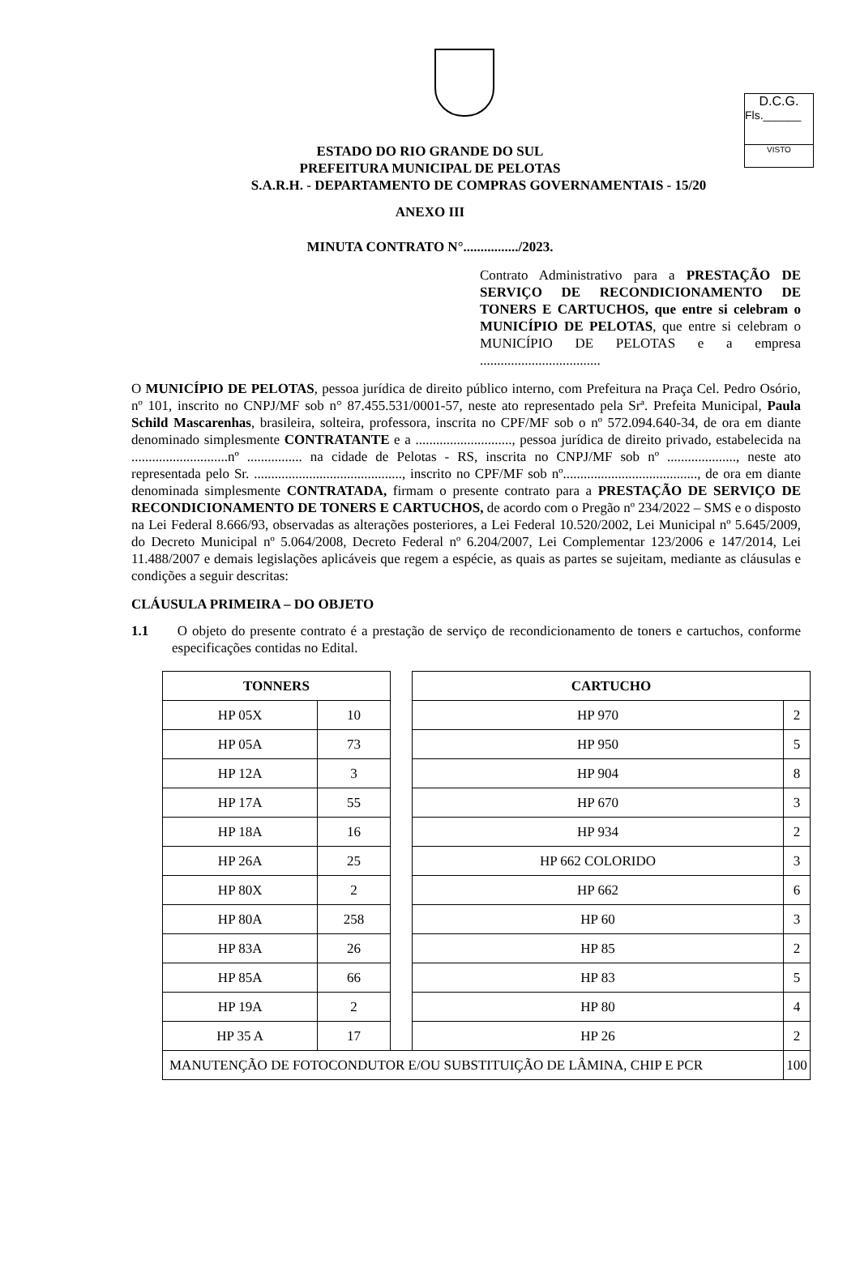D.C.G.
Fls.______
VISTO
ESTADO DO RIO GRANDE DO SUL
PREFEITURA MUNICIPAL DE PELOTAS
S.A.R.H. - DEPARTAMENTO DE COMPRAS GOVERNAMENTAIS - 15/20
ANEXO III
MINUTA CONTRATO N°................/2023.
Contrato Administrativo para a PRESTAÇÃO DE SERVIÇO DE RECONDICIONAMENTO DE TONERS E CARTUCHOS, que entre si celebram o MUNICÍPIO DE PELOTAS, que entre si celebram o MUNICÍPIO DE PELOTAS e a empresa ...................................
O MUNICÍPIO DE PELOTAS, pessoa jurídica de direito público interno, com Prefeitura na Praça Cel. Pedro Osório, nº 101, inscrito no CNPJ/MF sob n° 87.455.531/0001-57, neste ato representado pela Srª. Prefeita Municipal, Paula Schild Mascarenhas, brasileira, solteira, professora, inscrita no CPF/MF sob o nº 572.094.640-34, de ora em diante denominado simplesmente CONTRATANTE e a ............................, pessoa jurídica de direito privado, estabelecida na ............................nº ................ na cidade de Pelotas - RS, inscrita no CNPJ/MF sob nº ...................., neste ato representada pelo Sr. ..........................................., inscrito no CPF/MF sob nº......................................., de ora em diante denominada simplesmente CONTRATADA, firmam o presente contrato para a PRESTAÇÃO DE SERVIÇO DE RECONDICIONAMENTO DE TONERS E CARTUCHOS, de acordo com o Pregão nº 234/2022 – SMS e o disposto na Lei Federal 8.666/93, observadas as alterações posteriores, a Lei Federal 10.520/2002, Lei Municipal nº 5.645/2009, do Decreto Municipal nº 5.064/2008, Decreto Federal nº 6.204/2007, Lei Complementar 123/2006 e 147/2014, Lei 11.488/2007 e demais legislações aplicáveis que regem a espécie, as quais as partes se sujeitam, mediante as cláusulas e condições a seguir descritas:
CLÁUSULA PRIMEIRA – DO OBJETO
1.1 O objeto do presente contrato é a prestação de serviço de recondicionamento de toners e cartuchos, conforme especificações contidas no Edital.
| TONNERS | | | CARTUCHO | |
| HP 05X | 10 | | HP 970 | 2 |
| HP 05A | 73 | | HP 950 | 5 |
| HP 12A | 3 | | HP 904 | 8 |
| HP 17A | 55 | | HP 670 | 3 |
| HP 18A | 16 | | HP 934 | 2 |
| HP 26A | 25 | | HP 662 COLORIDO | 3 |
| HP 80X | 2 | | HP 662 | 6 |
| HP 80A | 258 | | HP 60 | 3 |
| HP 83A | 26 | | HP 85 | 2 |
| HP 85A | 66 | | HP 83 | 5 |
| HP 19A | 2 | | HP 80 | 4 |
| HP 35 A | 17 | | HP 26 | 2 |
| MANUTENÇÃO DE FOTOCONDUTOR E/OU SUBSTITUIÇÃO DE LÂMINA, CHIP E PCR | | | | 100 |